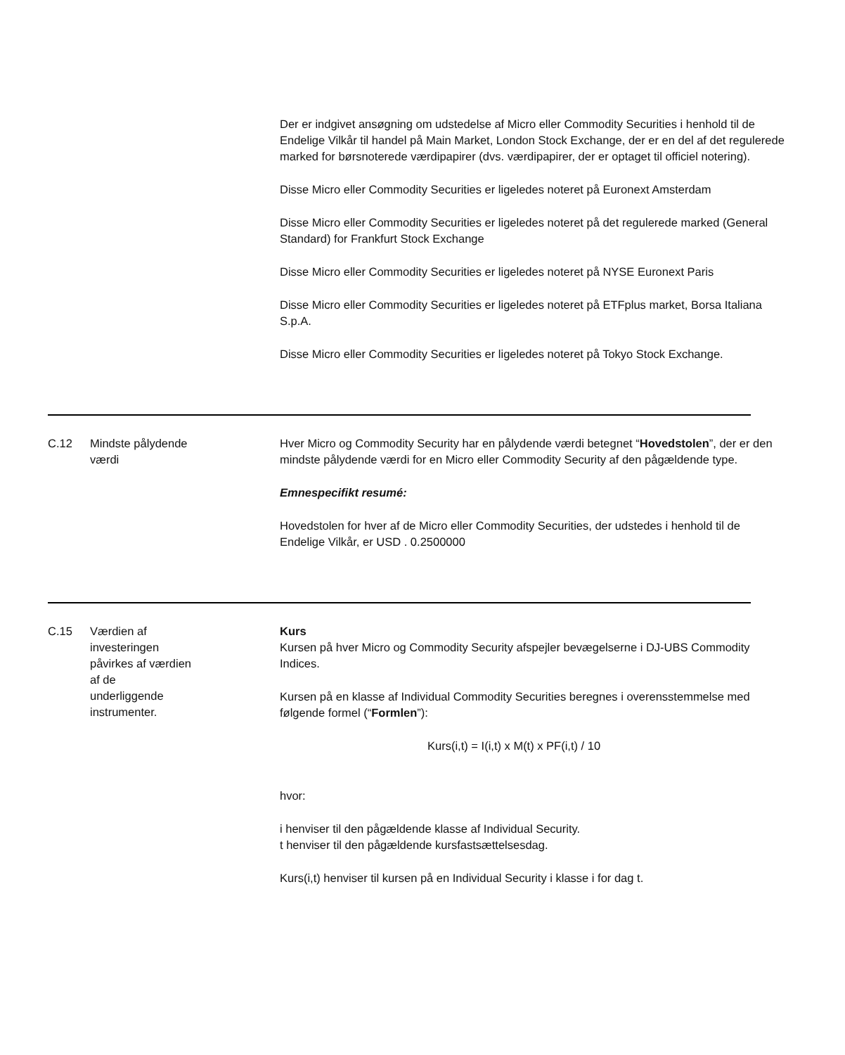Der er indgivet ansøgning om udstedelse af Micro eller Commodity Securities i henhold til de Endelige Vilkår til handel på Main Market, London Stock Exchange, der er en del af det regulerede marked for børsnoterede værdipapirer (dvs. værdipapirer, der er optaget til officiel notering).
Disse Micro eller Commodity Securities er ligeledes noteret på Euronext Amsterdam
Disse Micro eller Commodity Securities er ligeledes noteret på det regulerede marked (General Standard) for Frankfurt Stock Exchange
Disse Micro eller Commodity Securities er ligeledes noteret på NYSE Euronext Paris
Disse Micro eller Commodity Securities er ligeledes noteret på ETFplus market, Borsa Italiana S.p.A.
Disse Micro eller Commodity Securities er ligeledes noteret på Tokyo Stock Exchange.
C.12 Mindste pålydende
værdi
Hver Micro og Commodity Security har en pålydende værdi betegnet “Hovedstolen”, der er den mindste pålydende værdi for en Micro eller Commodity Security af den pågældende type.
Emnespecifikt resumé:
Hovedstolen for hver af de Micro eller Commodity Securities, der udstedes i henhold til de Endelige Vilkår, er USD . 0.2500000
C.15 Værdien af
investeringen
påvirkes af værdien
af de
underliggende
instrumenter.
Kurs
Kursen på hver Micro og Commodity Security afspejler bevægelserne i DJ-UBS Commodity Indices.
Kursen på en klasse af Individual Commodity Securities beregnes i overensstemmelse med følgende formel (“Formlen”):
Kurs(i,t) = I(i,t) x M(t) x PF(i,t) / 10
hvor:
i henviser til den pågældende klasse af Individual Security.
t henviser til den pågældende kursfastsættelsesdag.
Kurs(i,t) henviser til kursen på en Individual Security i klasse i for dag t.